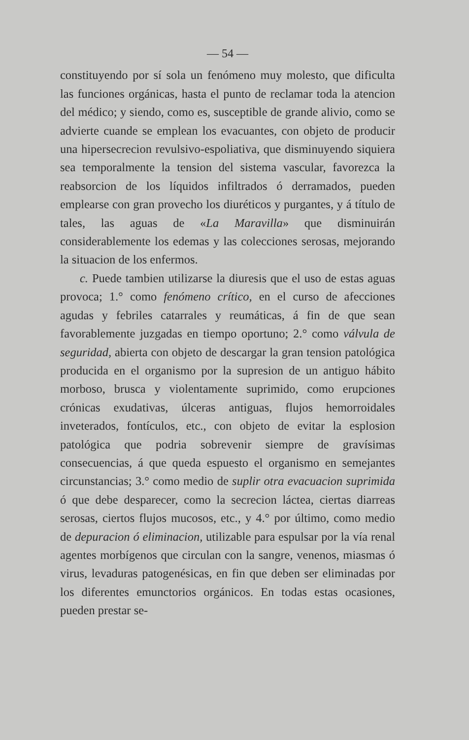— 54 —
constituyendo por sí sola un fenómeno muy molesto, que dificulta las funciones orgánicas, hasta el punto de reclamar toda la atencion del médico; y siendo, como es, susceptible de grande alivio, como se advierte cuande se emplean los evacuantes, con objeto de producir una hipersecrecion revulsivo-espoliativa, que disminuyendo siquiera sea temporalmente la tension del sistema vascular, favorezca la reabsorcion de los líquidos infiltrados ó derramados, pueden emplearse con gran provecho los diuréticos y purgantes, y á título de tales, las aguas de «La Maravilla» que disminuirán considerablemente los edemas y las colecciones serosas, mejorando la situacion de los enfermos.
c. Puede tambien utilizarse la diuresis que el uso de estas aguas provoca; 1.° como fenómeno crítico, en el curso de afecciones agudas y febriles catarrales y reumáticas, á fin de que sean favorablemente juzgadas en tiempo oportuno; 2.° como válvula de seguridad, abierta con objeto de descargar la gran tension patológica producida en el organismo por la supresion de un antiguo hábito morboso, brusca y violentamente suprimido, como erupciones crónicas exudativas, úlceras antiguas, flujos hemorroidales inveterados, fontículos, etc., con objeto de evitar la esplosion patológica que podria sobrevenir siempre de gravísimas consecuencias, á que queda espuesto el organismo en semejantes circunstancias; 3.° como medio de suplir otra evacuacion suprimida ó que debe desparecer, como la secrecion láctea, ciertas diarreas serosas, ciertos flujos mucosos, etc., y 4.° por último, como medio de depuracion ó eliminacion, utilizable para espulsar por la vía renal agentes morbígenos que circulan con la sangre, venenos, miasmas ó virus, levaduras patogenésicas, en fin que deben ser eliminadas por los diferentes emunctorios orgánicos. En todas estas ocasiones, pueden prestar se-